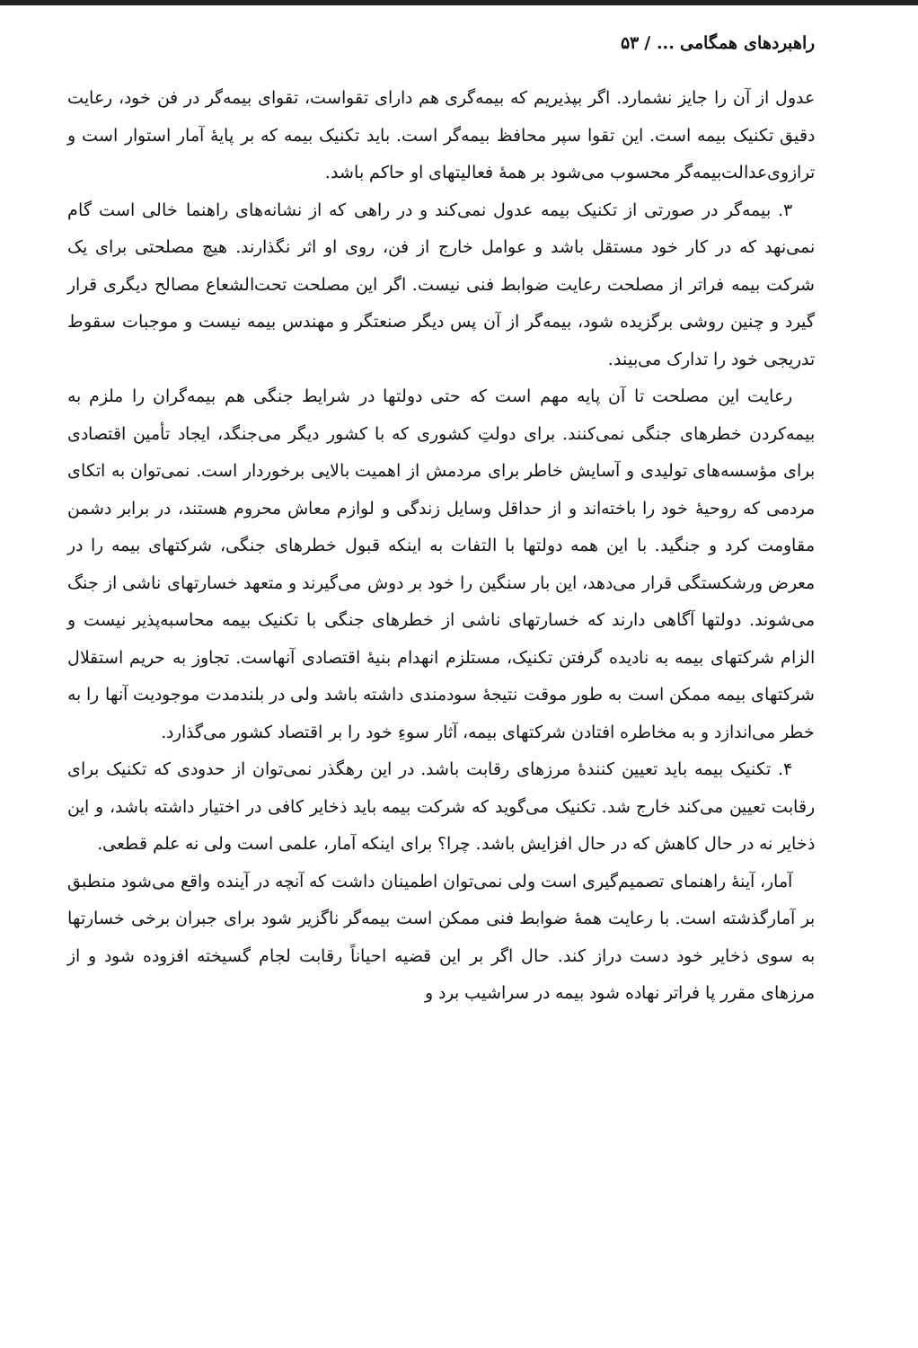راهبردهای همگامی ... / ۵۳
عدول از آن را جایز نشمارد. اگر بپذیریم که بیمه‌گری هم دارای تقواست، تقوای بیمه‌گر در فن خود، رعایت دقیق تکنیک بیمه است. این تقوا سپر محافظ بیمه‌گر است. باید تکنیک بیمه که بر پایهٔ آمار استوار است و ترازوی‌عدالت‌بیمه‌گر محسوب می‌شود بر همهٔ فعالیتهای او حاکم باشد.
۳. بیمه‌گر در صورتی از تکنیک بیمه عدول نمی‌کند و در راهی که از نشانه‌های راهنما خالی است گام نمی‌نهد که در کار خود مستقل باشد و عوامل خارج از فن، روی او اثر نگذارند. هیچ مصلحتی برای یک شرکت بیمه فراتر از مصلحت رعایت ضوابط فنی نیست. اگر این مصلحت تحت‌الشعاع مصالح دیگری قرار گیرد و چنین روشی برگزیده شود، بیمه‌گر از آن پس دیگر صنعتگر و مهندس بیمه نیست و موجبات سقوط تدریجی خود را تدارک می‌بیند.
رعایت این مصلحت تا آن پایه مهم است که حتی دولتها در شرایط جنگی هم بیمه‌گران را ملزم به بیمه‌کردن خطرهای جنگی نمی‌کنند. برای دولتِ کشوری که با کشور دیگر می‌جنگد، ایجاد تأمین اقتصادی برای مؤسسه‌های تولیدی و آسایش خاطر برای مردمش از اهمیت بالایی برخوردار است. نمی‌توان به اتکای مردمی که روحیهٔ خود را باخته‌اند و از حداقل وسایل زندگی و لوازم معاش محروم هستند، در برابر دشمن مقاومت کرد و جنگید. با این همه دولتها با التفات به اینکه قبول خطرهای جنگی، شرکتهای بیمه را در معرض ورشکستگی قرار می‌دهد، این بار سنگین را خود بر دوش می‌گیرند و متعهد خسارتهای ناشی از جنگ می‌شوند. دولتها آگاهی دارند که خسارتهای ناشی از خطرهای جنگی با تکنیک بیمه محاسبه‌پذیر نیست و الزام شرکتهای بیمه به نادیده گرفتن تکنیک، مستلزم انهدام بنیهٔ اقتصادی آنهاست. تجاوز به حریم استقلال شرکتهای بیمه ممکن است به طور موقت نتیجهٔ سودمندی داشته باشد ولی در بلندمدت موجودیت آنها را به خطر می‌اندازد و به مخاطره افتادن شرکتهای بیمه، آثار سوءِ خود را بر اقتصاد کشور می‌گذارد.
۴. تکنیک بیمه باید تعیین کنندهٔ مرزهای رقابت باشد. در این رهگذر نمی‌توان از حدودی که تکنیک برای رقابت تعیین می‌کند خارج شد. تکنیک می‌گوید که شرکت بیمه باید ذخایر کافی در اختیار داشته باشد، و این ذخایر نه در حال کاهش که در حال افزایش باشد. چرا؟ برای اینکه آمار، علمی است ولی نه علم قطعی.
آمار، آینهٔ راهنمای تصمیم‌گیری است ولی نمی‌توان اطمینان داشت که آنچه در آینده واقع می‌شود منطبق بر آمارگذشته است. با رعایت همهٔ ضوابط فنی ممکن است بیمه‌گر ناگزیر شود برای جبران برخی خسارتها به سوی ذخایر خود دست دراز کند. حال اگر بر این قضیه احیاناً رقابت لجام گسیخته افزوده شود و از مرزهای مقرر پا فراتر نهاده شود بیمه در سراشیب برد و